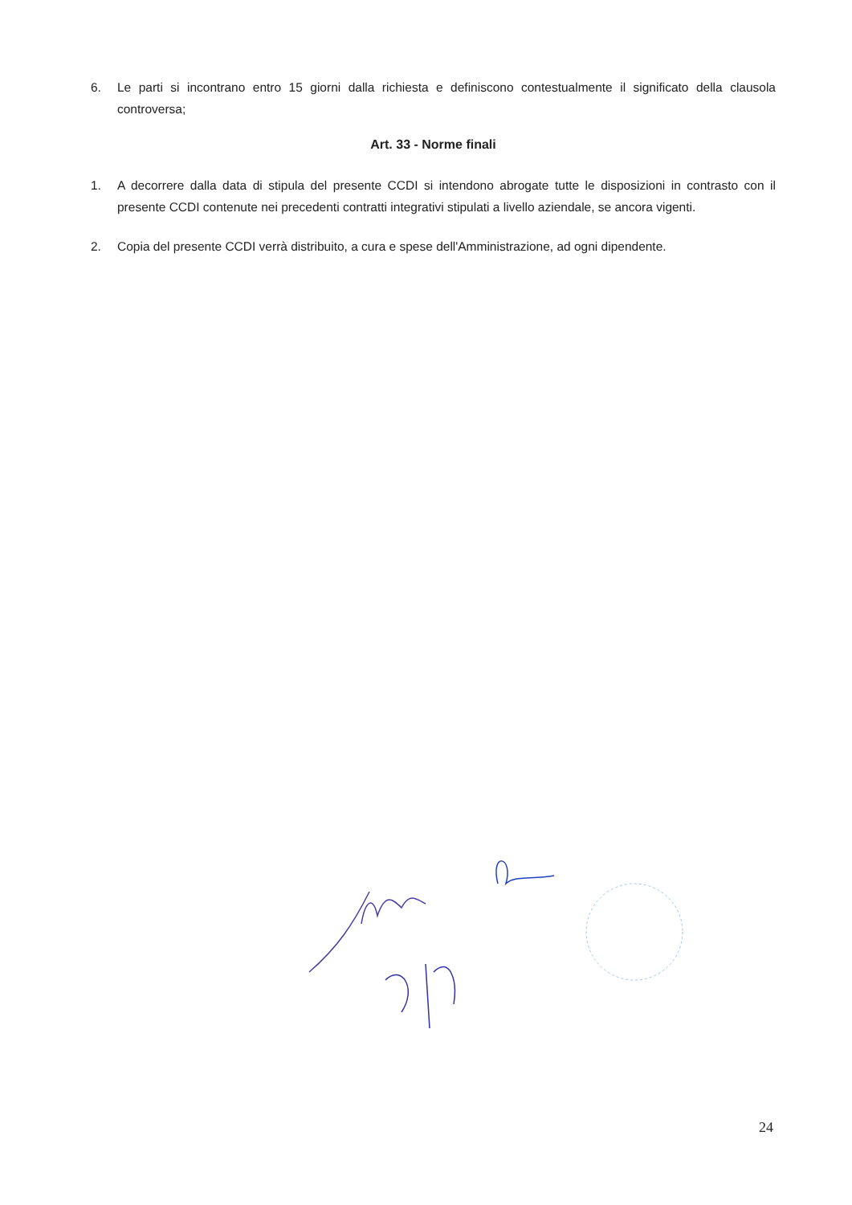6. Le parti si incontrano entro 15 giorni dalla richiesta e definiscono contestualmente il significato della clausola controversa;
Art. 33 - Norme finali
1. A decorrere dalla data di stipula del presente CCDI si intendono abrogate tutte le disposizioni in contrasto con il presente CCDI contenute nei precedenti contratti integrativi stipulati a livello aziendale, se ancora vigenti.
2. Copia del presente CCDI verrà distribuito, a cura e spese dell'Amministrazione, ad ogni dipendente.
24